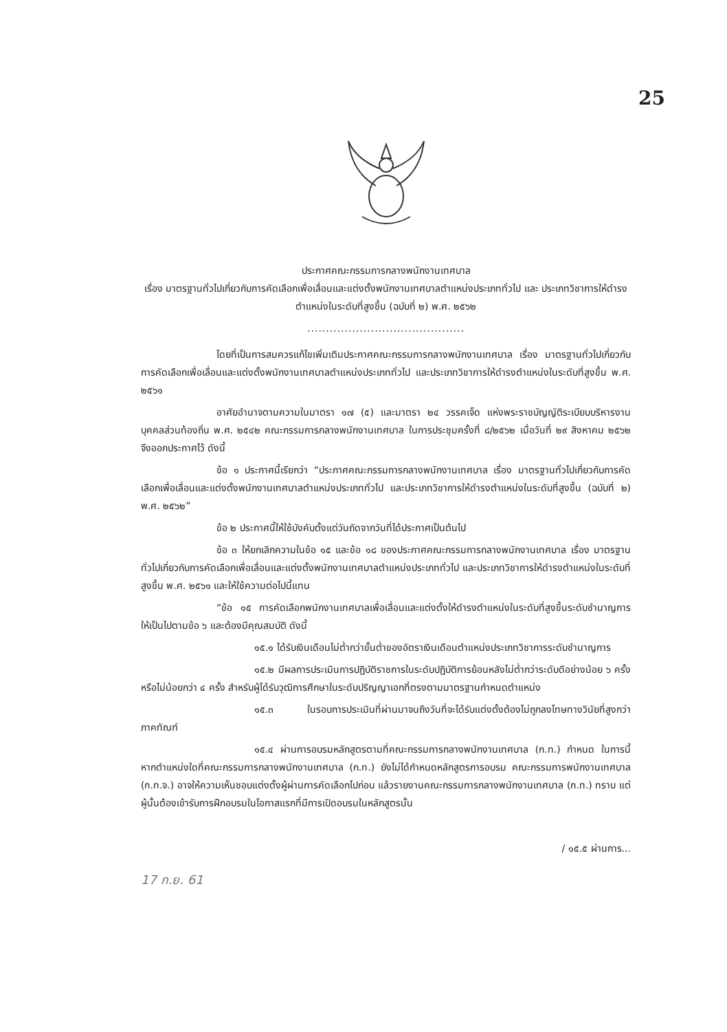25
ประกาศคณะกรรมการกลางพนักงานเทศบาล
เรื่อง มาตรฐานทั่วไปเกี่ยวกับการคัดเลือกเพื่อเลื่อนและแต่งตั้งพนักงานเทศบาลตำแหน่งประเภททั่วไป และ ประเภทวิชาการให้ดำรงตำแหน่งในระดับที่สูงขึ้น (ฉบับที่ ๒) พ.ศ. ๒๕๖๒
..........................................
โดยที่เป็นการสมควรแก้ไขเพิ่มเติมประกาศคณะกรรมการกลางพนักงานเทศบาล เรื่อง มาตรฐานทั่วไปเกี่ยวกับการคัดเลือกเพื่อเลื่อนและแต่งตั้งพนักงานเทศบาลตำแหน่งประเภททั่วไป และประเภทวิชาการให้ดำรงตำแหน่งในระดับที่สูงขึ้น พ.ศ. ๒๕๖๑
อาศัยอำนาจตามความในมาตรา ๑๗ (๕) และมาตรา ๒๔ วรรคเจ็ด แห่งพระราชบัญญัติระเบียบบริหารงานบุคคลส่วนท้องถิ่น พ.ศ. ๒๕๔๒ คณะกรรมการกลางพนักงานเทศบาล ในการประชุมครั้งที่ ๘/๒๕๖๒ เมื่อวันที่ ๒๙ สิงหาคม ๒๕๖๒ จึงออกประกาศไว้ ดังนี้
ข้อ ๑ ประกาศนี้เรียกว่า “ประกาศคณะกรรมการกลางพนักงานเทศบาล เรื่อง มาตรฐานทั่วไปเกี่ยวกับการคัดเลือกเพื่อเลื่อนและแต่งตั้งพนักงานเทศบาลตำแหน่งประเภททั่วไป และประเภทวิชาการให้ดำรงตำแหน่งในระดับที่สูงขึ้น (ฉบับที่ ๒) พ.ศ. ๒๕๖๒”
ข้อ ๒ ประกาศนี้ให้ใช้บังคับตั้งแต่วันถัดจากวันที่ได้ประกาศเป็นต้นไป
ข้อ ๓ ให้ยกเลิกความในข้อ ๑๕ และข้อ ๑๘ ของประกาศคณะกรรมการกลางพนักงานเทศบาล เรื่อง มาตรฐานทั่วไปเกี่ยวกับการคัดเลือกเพื่อเลื่อนและแต่งตั้งพนักงานเทศบาลตำแหน่งประเภททั่วไป และประเภทวิชาการให้ดำรงตำแหน่งในระดับที่สูงขึ้น พ.ศ. ๒๕๖๑ และให้ใช้ความต่อไปนี้แทน
“ข้อ ๑๕ การคัดเลือกพนักงานเทศบาลเพื่อเลื่อนและแต่งตั้งให้ดำรงตำแหน่งในระดับที่สูงขึ้นระดับชำนาญการ ให้เป็นไปตามข้อ ๖ และต้องมีคุณสมบัติ ดังนี้
๑๕.๑ ได้รับเงินเดือนไม่ต่ำกว่าขั้นต่ำของอัตราเงินเดือนตำแหน่งประเภทวิชาการระดับชำนาญการ
๑๕.๒ มีผลการประเมินการปฏิบัติราชการในระดับปฏิบัติการย้อนหลังไม่ต่ำกว่าระดับดีอย่างน้อย ๖ ครั้ง หรือไม่น้อยกว่า ๔ ครั้ง สำหรับผู้ได้รับวุฒิการศึกษาในระดับปริญญาเอกที่ตรงตามมาตรฐานกำหนดตำแหน่ง
๑๕.๓ ในรอบการประเมินที่ผ่านมาจนถึงวันที่จะได้รับแต่งตั้งต้องไม่ถูกลงโทษทางวินัยที่สูงกว่าภาคทัณฑ์
๑๕.๔ ผ่านการอบรมหลักสูตรตามที่คณะกรรมการกลางพนักงานเทศบาล (ก.ท.) กำหนด ในการนี้ หากตำแหน่งใดที่คณะกรรมการกลางพนักงานเทศบาล (ก.ท.) ยังไม่ได้กำหนดหลักสูตรการอบรม คณะกรรมการพนักงานเทศบาล (ก.ท.จ.) อาจให้ความเห็นชอบแต่งตั้งผู้ผ่านการคัดเลือกไปก่อน แล้วรายงานคณะกรรมการกลางพนักงานเทศบาล (ก.ท.) ทราบ แต่ผู้นั้นต้องเข้ารับการฝึกอบรมในโอกาสแรกที่มีการเปิดอบรมในหลักสูตรนั้น
/ ๑๕.๕ ผ่านการ...
17 ก.ย. 61